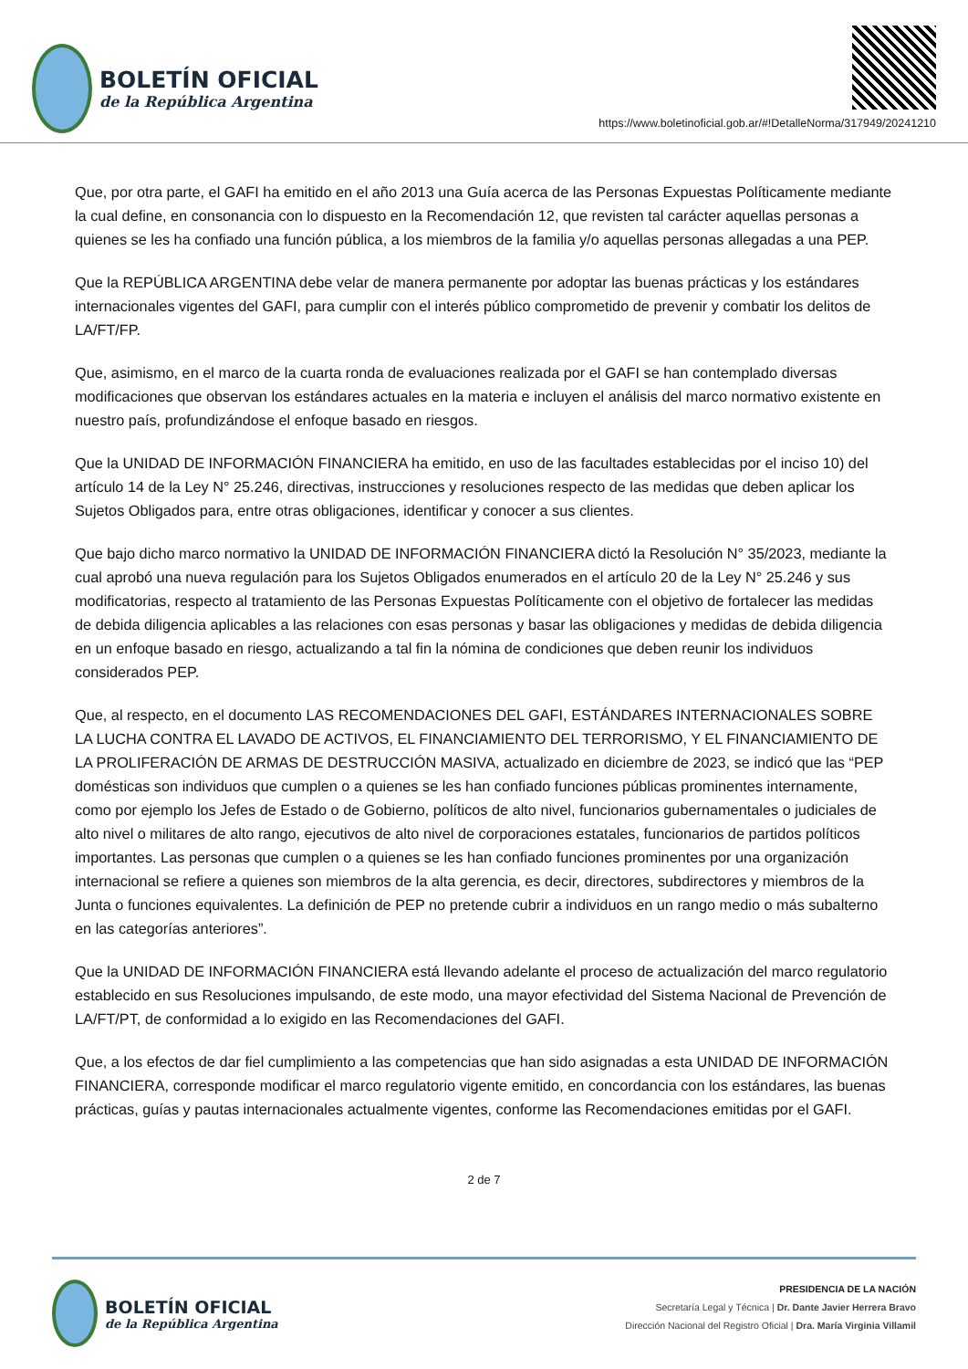BOLETÍN OFICIAL
de la República Argentina
https://www.boletinoficial.gob.ar/#!DetalleNorma/317949/20241210
Que, por otra parte, el GAFI ha emitido en el año 2013 una Guía acerca de las Personas Expuestas Políticamente mediante la cual define, en consonancia con lo dispuesto en la Recomendación 12, que revisten tal carácter aquellas personas a quienes se les ha confiado una función pública, a los miembros de la familia y/o aquellas personas allegadas a una PEP.
Que la REPÚBLICA ARGENTINA debe velar de manera permanente por adoptar las buenas prácticas y los estándares internacionales vigentes del GAFI, para cumplir con el interés público comprometido de prevenir y combatir los delitos de LA/FT/FP.
Que, asimismo, en el marco de la cuarta ronda de evaluaciones realizada por el GAFI se han contemplado diversas modificaciones que observan los estándares actuales en la materia e incluyen el análisis del marco normativo existente en nuestro país, profundizándose el enfoque basado en riesgos.
Que la UNIDAD DE INFORMACIÓN FINANCIERA ha emitido, en uso de las facultades establecidas por el inciso 10) del artículo 14 de la Ley N° 25.246, directivas, instrucciones y resoluciones respecto de las medidas que deben aplicar los Sujetos Obligados para, entre otras obligaciones, identificar y conocer a sus clientes.
Que bajo dicho marco normativo la UNIDAD DE INFORMACIÓN FINANCIERA dictó la Resolución N° 35/2023, mediante la cual aprobó una nueva regulación para los Sujetos Obligados enumerados en el artículo 20 de la Ley N° 25.246 y sus modificatorias, respecto al tratamiento de las Personas Expuestas Políticamente con el objetivo de fortalecer las medidas de debida diligencia aplicables a las relaciones con esas personas y basar las obligaciones y medidas de debida diligencia en un enfoque basado en riesgo, actualizando a tal fin la nómina de condiciones que deben reunir los individuos considerados PEP.
Que, al respecto, en el documento LAS RECOMENDACIONES DEL GAFI, ESTÁNDARES INTERNACIONALES SOBRE LA LUCHA CONTRA EL LAVADO DE ACTIVOS, EL FINANCIAMIENTO DEL TERRORISMO, Y EL FINANCIAMIENTO DE LA PROLIFERACIÓN DE ARMAS DE DESTRUCCIÓN MASIVA, actualizado en diciembre de 2023, se indicó que las “PEP domésticas son individuos que cumplen o a quienes se les han confiado funciones públicas prominentes internamente, como por ejemplo los Jefes de Estado o de Gobierno, políticos de alto nivel, funcionarios gubernamentales o judiciales de alto nivel o militares de alto rango, ejecutivos de alto nivel de corporaciones estatales, funcionarios de partidos políticos importantes. Las personas que cumplen o a quienes se les han confiado funciones prominentes por una organización internacional se refiere a quienes son miembros de la alta gerencia, es decir, directores, subdirectores y miembros de la Junta o funciones equivalentes. La definición de PEP no pretende cubrir a individuos en un rango medio o más subalterno en las categorías anteriores”.
Que la UNIDAD DE INFORMACIÓN FINANCIERA está llevando adelante el proceso de actualización del marco regulatorio establecido en sus Resoluciones impulsando, de este modo, una mayor efectividad del Sistema Nacional de Prevención de LA/FT/PT, de conformidad a lo exigido en las Recomendaciones del GAFI.
Que, a los efectos de dar fiel cumplimiento a las competencias que han sido asignadas a esta UNIDAD DE INFORMACIÓN FINANCIERA, corresponde modificar el marco regulatorio vigente emitido, en concordancia con los estándares, las buenas prácticas, guías y pautas internacionales actualmente vigentes, conforme las Recomendaciones emitidas por el GAFI.
2 de 7
BOLETÍN OFICIAL
de la República Argentina
PRESIDENCIA DE LA NACIÓN
Secretaría Legal y Técnica | Dr. Dante Javier Herrera Bravo
Dirección Nacional del Registro Oficial | Dra. María Virginia Villamil